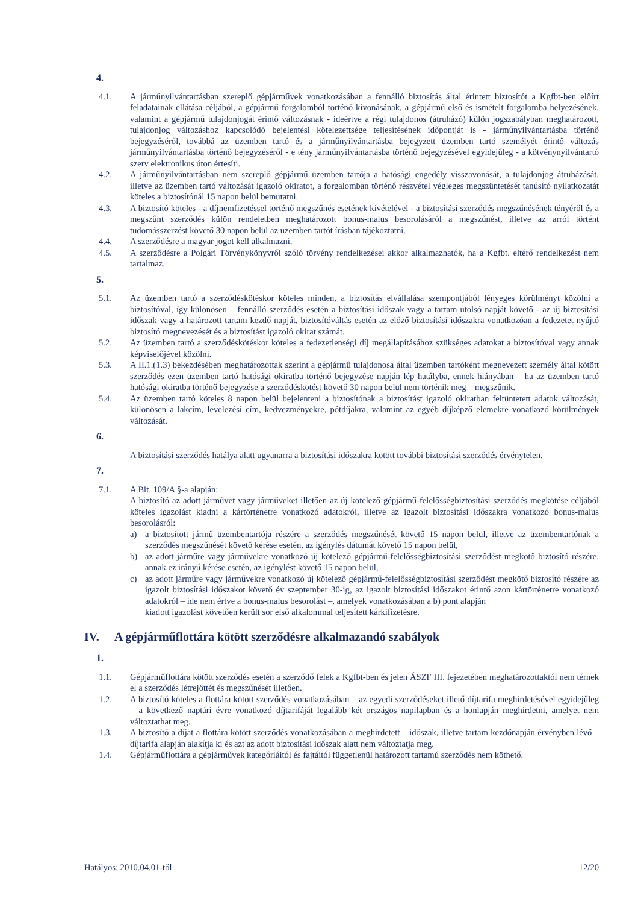4.
4.1. A járműnyilvántartásban szereplő gépjárművek vonatkozásában a fennálló biztosítás által érintett biztosítót a Kgfbt-ben előírt feladatainak ellátása céljából, a gépjármű forgalomból történő kivonásának, a gépjármű első és ismételt forgalomba helyezésének, valamint a gépjármű tulajdonjogát érintő változásnak - ideértve a régi tulajdonos (átruházó) külön jogszabályban meghatározott, tulajdonjog változáshoz kapcsolódó bejelentési kötelezettsége teljesítésének időpontját is - járműnyilvántartásba történő bejegyzéséről, továbbá az üzemben tartó és a járműnyilvántartásba bejegyzett üzemben tartó személyét érintő változás járműnyilvántartásba történő bejegyzéséről - e tény járműnyilvántartásba történő bejegyzésével egyidejűleg - a kötvénynyilvántartó szerv elektronikus úton értesíti.
4.2. A járműnyilvántartásban nem szereplő gépjármű üzemben tartója a hatósági engedély visszavonását, a tulajdonjog átruházását, illetve az üzemben tartó változását igazoló okiratot, a forgalomban történő részvétel végleges megszüntetését tanúsító nyilatkozatát köteles a biztosítónál 15 napon belül bemutatni.
4.3. A biztosító köteles - a díjnemfizetéssel történő megszűnés esetének kivételével - a biztosítási szerződés megszűnésének tényéről és a megszűnt szerződés külön rendeletben meghatározott bonus-malus besorolásáról a megszűnést, illetve az arról történt tudomásszerzést követő 30 napon belül az üzemben tartót írásban tájékoztatni.
4.4. A szerződésre a magyar jogot kell alkalmazni.
4.5. A szerződésre a Polgári Törvénykönyvről szóló törvény rendelkezései akkor alkalmazhatók, ha a Kgfbt. eltérő rendelkezést nem tartalmaz.
5.
5.1. Az üzemben tartó a szerződéskötéskor köteles minden, a biztosítás elvállalása szempontjából lényeges körülményt közölni a biztosítóval, így különösen – fennálló szerződés esetén a biztosítási időszak vagy a tartam utolsó napját követő - az új biztosítási időszak vagy a határozott tartam kezdő napját, biztosítóváltás esetén az előző biztosítási időszakra vonatkozóan a fedezetet nyújtó biztosító megnevezését és a biztosítást igazoló okirat számát.
5.2. Az üzemben tartó a szerződéskötéskor köteles a fedezetlenségi díj megállapításához szükséges adatokat a biztosítóval vagy annak képviselőjével közölni.
5.3. A II.1.(1.3) bekezdésében meghatározottak szerint a gépjármű tulajdonosa által üzemben tartóként megnevezett személy által kötött szerződés ezen üzemben tartó hatósági okiratba történő bejegyzése napján lép hatályba, ennek hiányában – ha az üzemben tartó hatósági okiratba történő bejegyzése a szerződéskötést követő 30 napon belül nem történik meg – megszűnik.
5.4. Az üzemben tartó köteles 8 napon belül bejelenteni a biztosítónak a biztosítást igazoló okiratban feltüntetett adatok változását, különösen a lakcím, levelezési cím, kedvezményekre, pótdíjakra, valamint az egyéb díjképző elemekre vonatkozó körülmények változását.
6.
A biztosítási szerződés hatálya alatt ugyanarra a biztosítási időszakra kötött további biztosítási szerződés érvénytelen.
7.
7.1. A Bit. 109/A §-a alapján:
A biztosító az adott járművet vagy járműveket illetően az új kötelező gépjármű-felelősségbiztosítási szerződés megkötése céljából köteles igazolást kiadni a kártörténetre vonatkozó adatokról, illetve az igazolt biztosítási időszakra vonatkozó bonus-malus besorolásról:
a) a biztosított jármű üzembentartója részére a szerződés megszűnését követő 15 napon belül, illetve az üzembentartónak a szerződés megszűnését követő kérése esetén, az igénylés dátumát követő 15 napon belül,
b) az adott járműre vagy járművekre vonatkozó új kötelező gépjármű-felelősségbiztosítási szerződést megkötő biztosító részére, annak ez irányú kérése esetén, az igénylést követő 15 napon belül,
c) az adott járműre vagy járművekre vonatkozó új kötelező gépjármű-felelősségbiztosítási szerződést megkötő biztosító részére az igazolt biztosítási időszakot követő év szeptember 30-ig, az igazolt biztosítási időszakot érintő azon kártörténetre vonatkozó adatokról – ide nem értve a bonus-malus besorolást –, amelyek vonatkozásában a b) pont alapján
kiadott igazolást követően került sor első alkalommal teljesített kárkifizetésre.
IV. A gépjárműflottára kötött szerződésre alkalmazandó szabályok
1.
1.1. Gépjárműflottára kötött szerződés esetén a szerződő felek a Kgfbt-ben és jelen ÁSZF III. fejezetében meghatározottaktól nem térnek el a szerződés létrejöttét és megszűnését illetően.
1.2. A biztosító köteles a flottára kötött szerződés vonatkozásában – az egyedi szerződéseket illető díjtarifa meghirdetésével egyidejűleg – a következő naptári évre vonatkozó díjtarifáját legalább két országos napilapban és a honlapján meghirdetni, amelyet nem változtathat meg.
1.3. A biztosító a díjat a flottára kötött szerződés vonatkozásában a meghirdetett – időszak, illetve tartam kezdőnapján érvényben lévő – díjtarifa alapján alakítja ki és azt az adott biztosítási időszak alatt nem változtatja meg.
1.4. Gépjárműflottára a gépjárművek kategóriáitól és fajtáitól függetlenül határozott tartamú szerződés nem köthető.
Hatályos: 2010.04.01-től 12/20